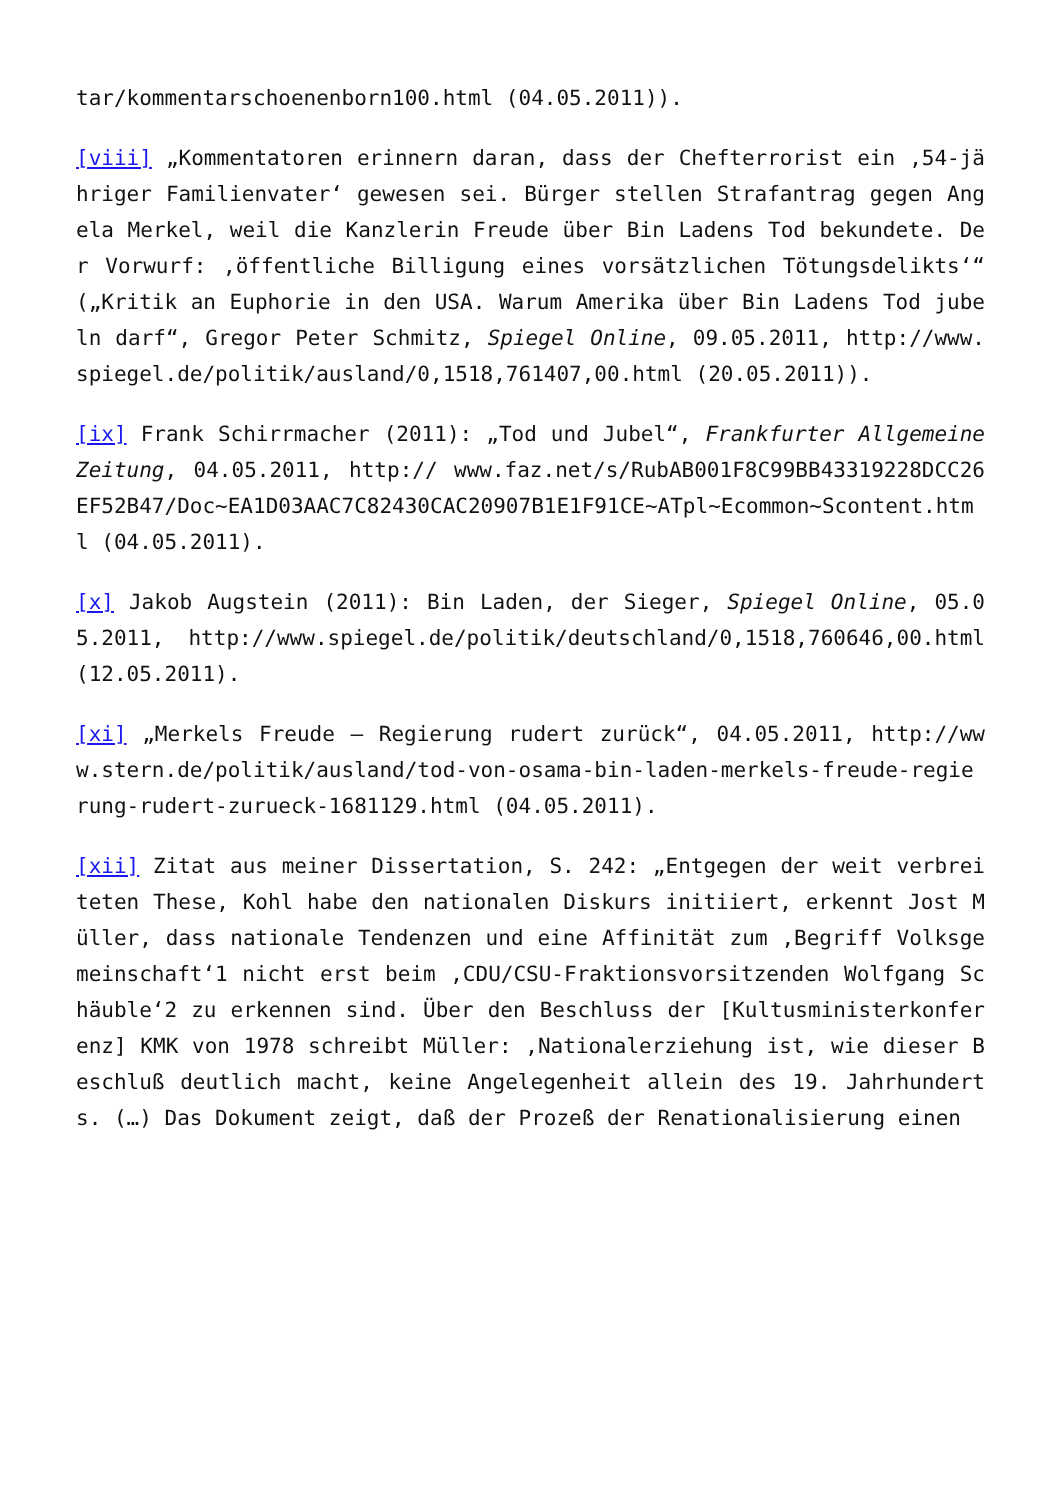tar/kommentarschoenenborn100.html (04.05.2011)).
[viii] „Kommentatoren erinnern daran, dass der Chefterrorist ein ‚54-jähriger Familienvater‘ gewesen sei. Bürger stellen Strafantrag gegen Angela Merkel, weil die Kanzlerin Freude über Bin Ladens Tod bekundete. Der Vorwurf: ‚öffentliche Billigung eines vorsätzlichen Tötungsdelikts‘“ („Kritik an Euphorie in den USA. Warum Amerika über Bin Ladens Tod jubeln darf“, Gregor Peter Schmitz, Spiegel Online, 09.05.2011, http://www.spiegel.de/politik/ausland/0,1518,761407,00.html (20.05.2011)).
[ix] Frank Schirrmacher (2011): „Tod und Jubel“, Frankfurter Allgemeine Zeitung, 04.05.2011, http:// www.faz.net/s/RubAB001F8C99BB43319228DCC26EF52B47/Doc~EA1D03AAC7C82430CAC20907B1E1F91CE~ATpl~Ecommon~Scontent.html (04.05.2011).
[x] Jakob Augstein (2011): Bin Laden, der Sieger, Spiegel Online, 05.05.2011, http://www.spiegel.de/politik/deutschland/0,1518,760646,00.html (12.05.2011).
[xi] „Merkels Freude – Regierung rudert zurück“, 04.05.2011, http://www.stern.de/politik/ausland/tod-von-osama-bin-laden-merkels-freude-regierung-rudert-zurueck-1681129.html (04.05.2011).
[xii] Zitat aus meiner Dissertation, S. 242: „Entgegen der weit verbreiteten These, Kohl habe den nationalen Diskurs initiiert, erkennt Jost Müller, dass nationale Tendenzen und eine Affinität zum ‚Begriff Volksgemeinschaft‘1 nicht erst beim ‚CDU/CSU-Fraktionsvorsitzenden Wolfgang Schäuble‘2 zu erkennen sind. Über den Beschluss der [Kultusministerkonferenz] KMK von 1978 schreibt Müller: ‚Nationalerziehung ist, wie dieser Beschluß deutlich macht, keine Angelegenheit allein des 19. Jahrhunderts. (…) Das Dokument zeigt, daß der Prozeß der Renationalisierung einen